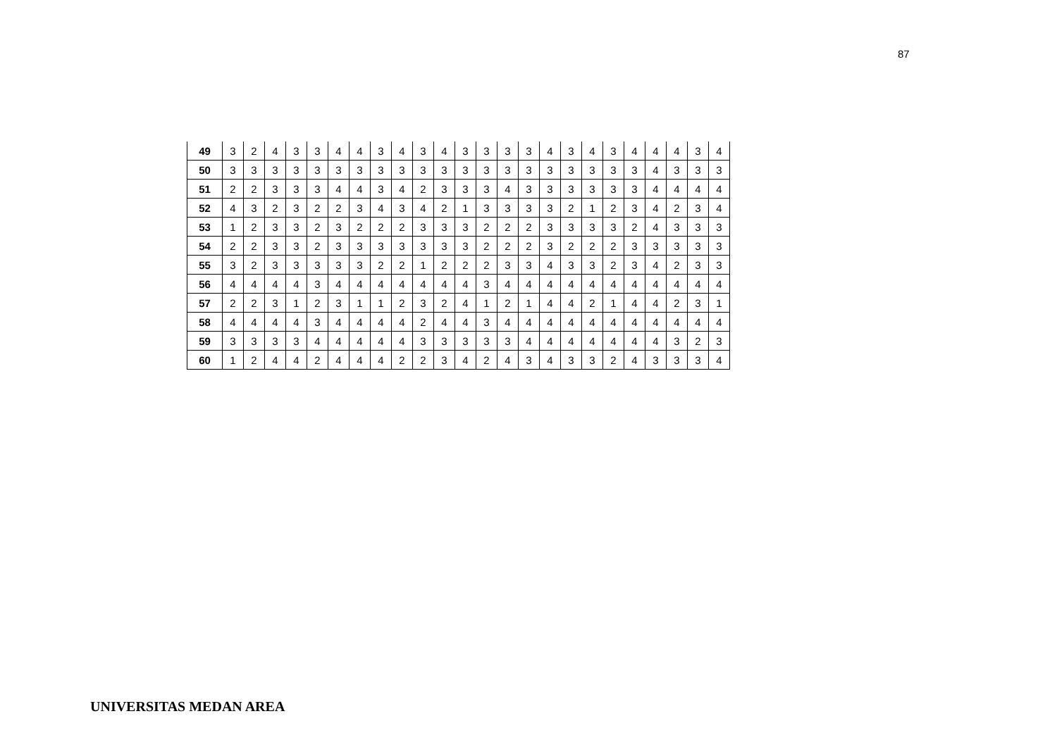87
| 49 | 3 | 2 | 4 | 3 | 3 | 4 | 4 | 3 | 4 | 3 | 4 | 3 | 3 | 3 | 3 | 4 | 3 | 4 | 3 | 4 | 4 | 4 | 3 | 4 |
| 50 | 3 | 3 | 3 | 3 | 3 | 3 | 3 | 3 | 3 | 3 | 3 | 3 | 3 | 3 | 3 | 3 | 3 | 3 | 3 | 3 | 4 | 3 | 3 | 3 |
| 51 | 2 | 2 | 3 | 3 | 3 | 4 | 4 | 3 | 4 | 2 | 3 | 3 | 3 | 4 | 3 | 3 | 3 | 3 | 3 | 3 | 4 | 4 | 4 | 4 |
| 52 | 4 | 3 | 2 | 3 | 2 | 2 | 3 | 4 | 3 | 4 | 2 | 1 | 3 | 3 | 3 | 3 | 2 | 1 | 2 | 3 | 4 | 2 | 3 | 4 |
| 53 | 1 | 2 | 3 | 3 | 2 | 3 | 2 | 2 | 2 | 3 | 3 | 3 | 2 | 2 | 2 | 3 | 3 | 3 | 3 | 2 | 4 | 3 | 3 | 3 |
| 54 | 2 | 2 | 3 | 3 | 2 | 3 | 3 | 3 | 3 | 3 | 3 | 3 | 2 | 2 | 2 | 3 | 2 | 2 | 2 | 3 | 3 | 3 | 3 | 3 |
| 55 | 3 | 2 | 3 | 3 | 3 | 3 | 3 | 2 | 2 | 1 | 2 | 2 | 2 | 3 | 3 | 4 | 3 | 3 | 2 | 3 | 4 | 2 | 3 | 3 |
| 56 | 4 | 4 | 4 | 4 | 3 | 4 | 4 | 4 | 4 | 4 | 4 | 4 | 3 | 4 | 4 | 4 | 4 | 4 | 4 | 4 | 4 | 4 | 4 | 4 |
| 57 | 2 | 2 | 3 | 1 | 2 | 3 | 1 | 1 | 2 | 3 | 2 | 4 | 1 | 2 | 1 | 4 | 4 | 2 | 1 | 4 | 4 | 2 | 3 | 1 |
| 58 | 4 | 4 | 4 | 4 | 3 | 4 | 4 | 4 | 4 | 2 | 4 | 4 | 3 | 4 | 4 | 4 | 4 | 4 | 4 | 4 | 4 | 4 | 4 | 4 |
| 59 | 3 | 3 | 3 | 3 | 4 | 4 | 4 | 4 | 4 | 3 | 3 | 3 | 3 | 3 | 4 | 4 | 4 | 4 | 4 | 4 | 4 | 3 | 2 | 3 |
| 60 | 1 | 2 | 4 | 4 | 2 | 4 | 4 | 4 | 2 | 2 | 3 | 4 | 2 | 4 | 3 | 4 | 3 | 3 | 2 | 4 | 3 | 3 | 3 | 4 |
UNIVERSITAS MEDAN AREA